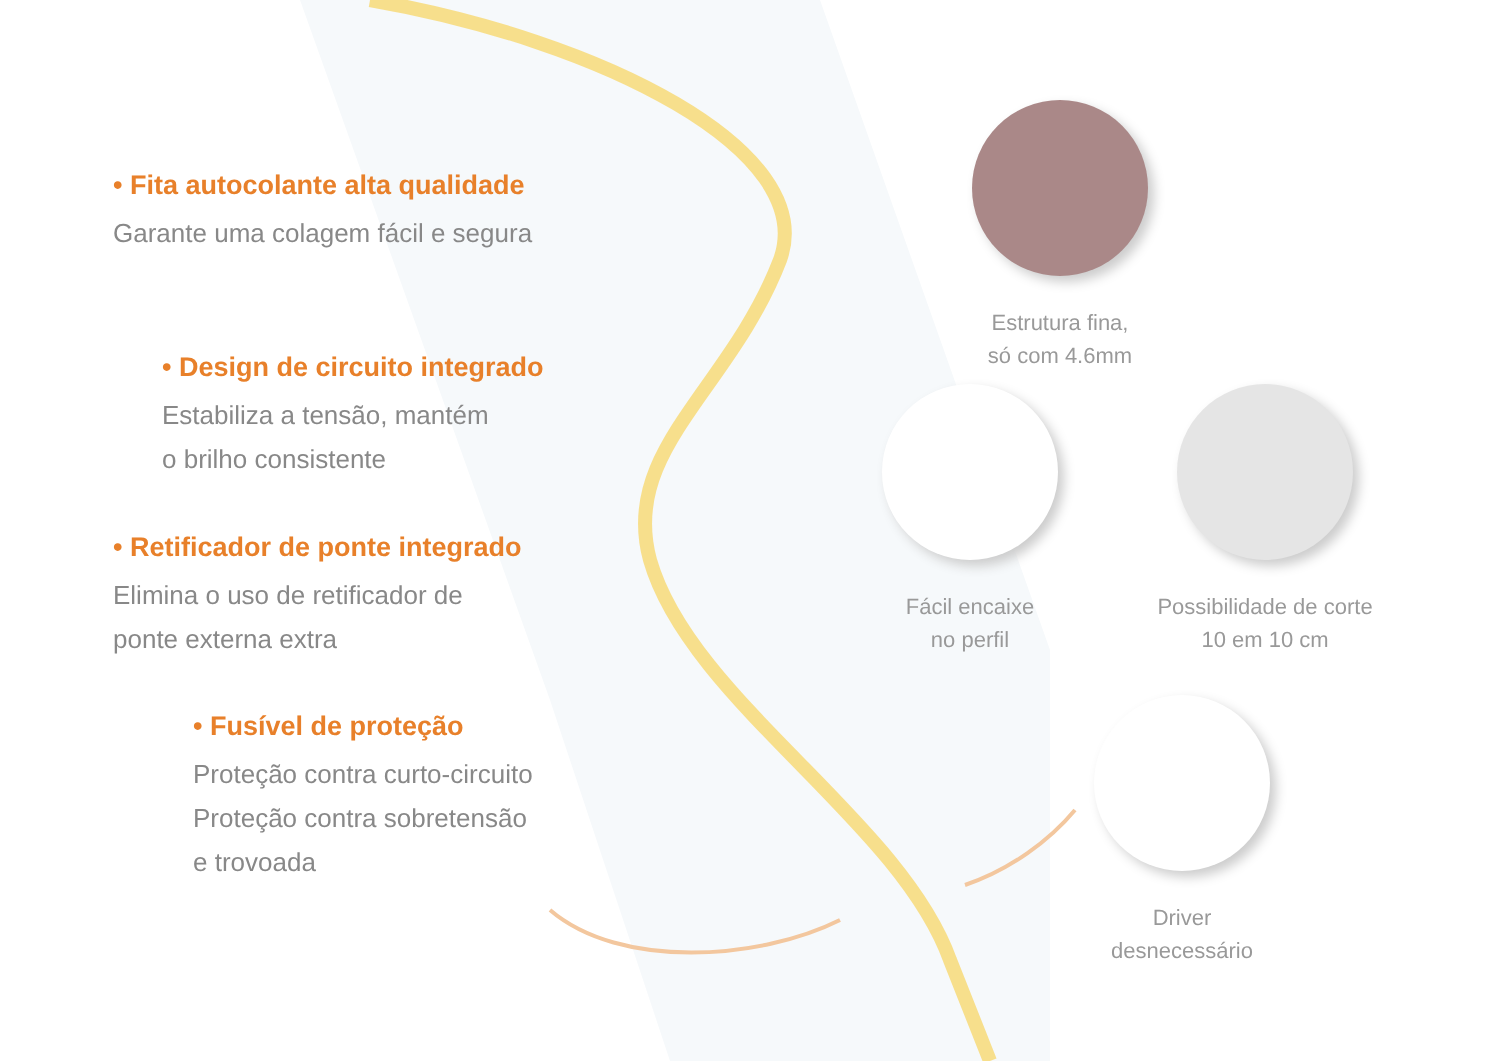• Fita autocolante alta qualidade
Garante uma colagem fácil e segura
• Design de circuito integrado
Estabiliza a tensão, mantém
o brilho consistente
• Retificador de ponte integrado
Elimina o uso de retificador de
ponte externa extra
• Fusível de proteção
Proteção contra curto-circuito
Proteção contra sobretensão
e trovoada
Estrutura fina,
só com 4.6mm
Fácil encaixe
no perfil
Possibilidade de corte
10 em 10 cm
Driver
desnecessário